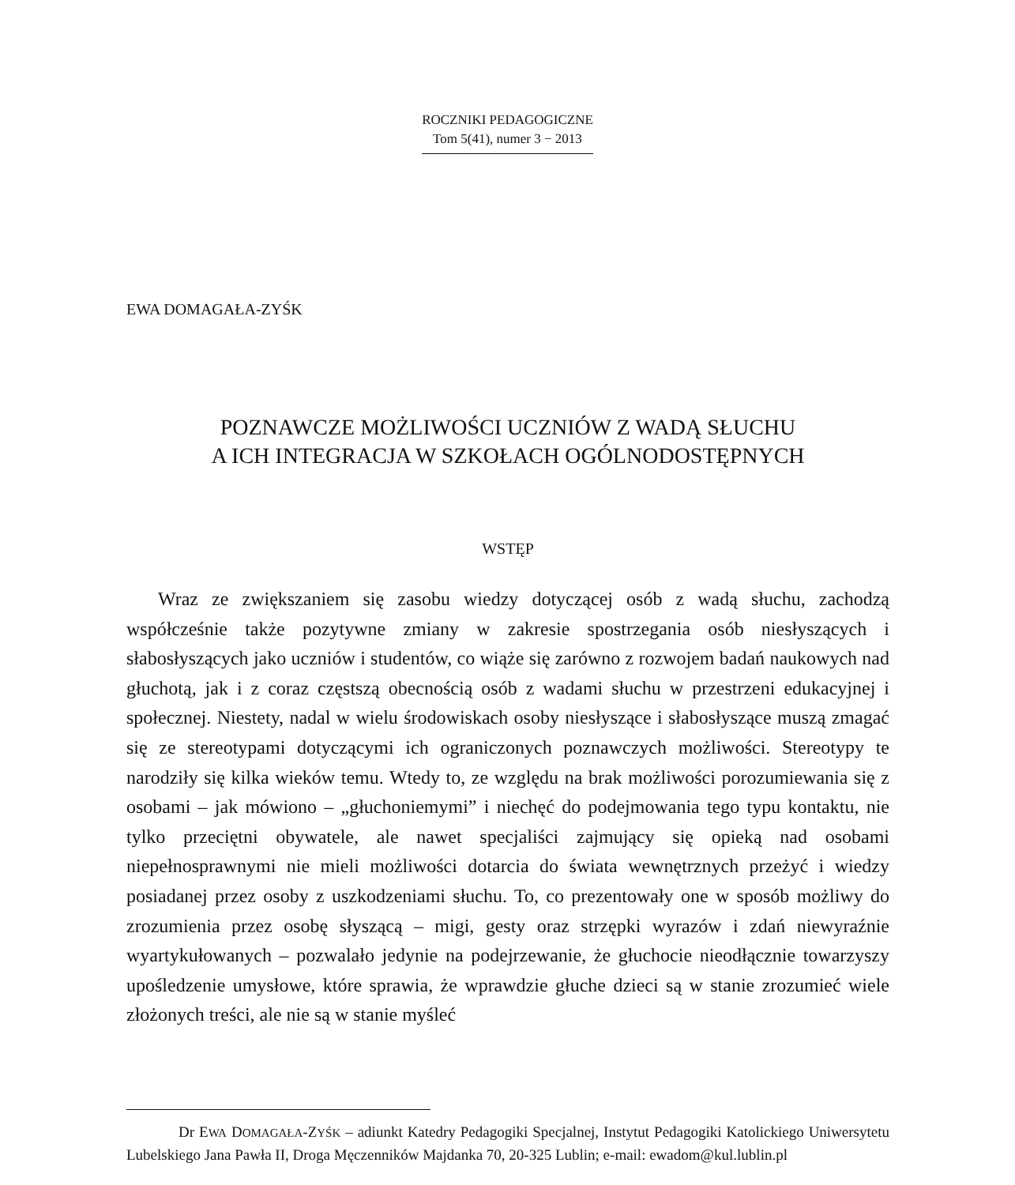ROCZNIKI PEDAGOGICZNE
Tom 5(41), numer 3 − 2013
EWA DOMAGAŁA-ZYŚK
POZNAWCZE MOŻLIWOŚCI UCZNIÓW Z WADĄ SŁUCHU
A ICH INTEGRACJA W SZKOŁACH OGÓLNODOSTĘPNYCH
WSTĘP
Wraz ze zwiększaniem się zasobu wiedzy dotyczącej osób z wadą słuchu, zachodzą współcześnie także pozytywne zmiany w zakresie spostrzegania osób niesłyszących i słabosłyszących jako uczniów i studentów, co wiąże się zarówno z rozwojem badań naukowych nad głuchotą, jak i z coraz częstszą obecnością osób z wadami słuchu w przestrzeni edukacyjnej i społecznej. Niestety, nadal w wielu środowiskach osoby niesłyszące i słabosłyszące muszą zmagać się ze stereotypami dotyczącymi ich ograniczonych poznawczych możliwości. Stereotypy te narodziły się kilka wieków temu. Wtedy to, ze względu na brak możliwości porozumiewania się z osobami – jak mówiono – „głuchoniemymi” i niechęć do podejmowania tego typu kontaktu, nie tylko przeciętni obywatele, ale nawet specjaliści zajmujący się opieką nad osobami niepełnosprawnymi nie mieli możliwości dotarcia do świata wewnętrznych przeżyć i wiedzy posiadanej przez osoby z uszkodzeniami słuchu. To, co prezentowały one w sposób możliwy do zrozumienia przez osobę słyszącą – migi, gesty oraz strzępki wyrazów i zdań niewyraźnie wyartykułowanych – pozwalało jedynie na podejrzewanie, że głuchocie nieodłącznie towarzyszy upośledzenie umysłowe, które sprawia, że wprawdzie głuche dzieci są w stanie zrozumieć wiele złożonych treści, ale nie są w stanie myśleć
Dr EWA DOMAGAŁA-ZYŚK – adiunkt Katedry Pedagogiki Specjalnej, Instytut Pedagogiki Katolickiego Uniwersytetu Lubelskiego Jana Pawła II, Droga Męczenników Majdanka 70, 20-325 Lublin; e-mail: ewadom@kul.lublin.pl